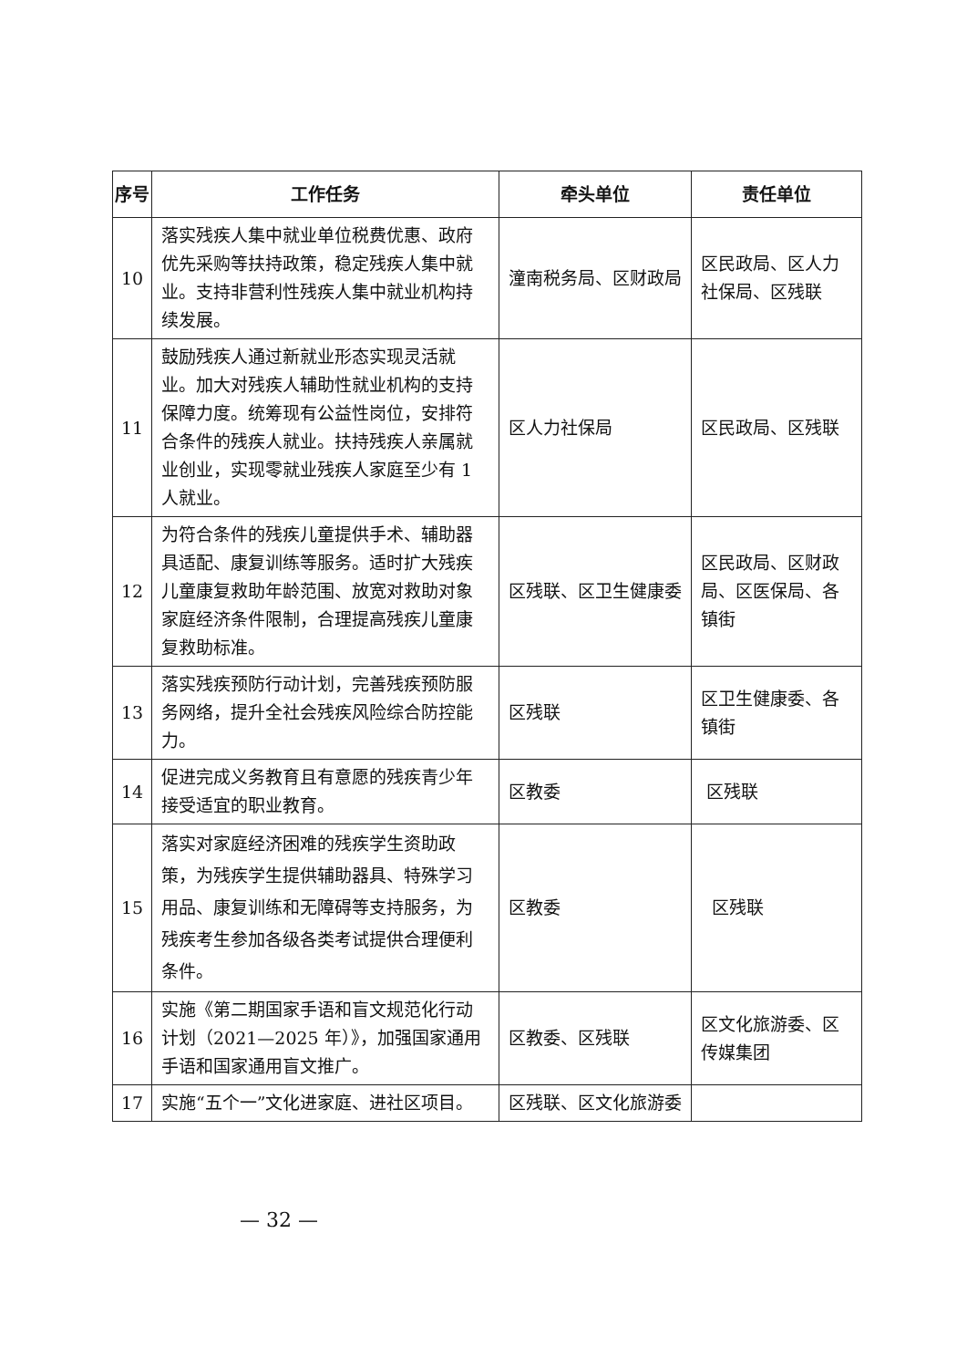| 序号 | 工作任务 | 牵头单位 | 责任单位 |
| --- | --- | --- | --- |
| 10 | 落实残疾人集中就业单位税费优惠、政府优先采购等扶持政策，稳定残疾人集中就业。支持非营利性残疾人集中就业机构持续发展。 | 潼南税务局、区财政局 | 区民政局、区人力社保局、区残联 |
| 11 | 鼓励残疾人通过新就业形态实现灵活就业。加大对残疾人辅助性就业机构的支持保障力度。统筹现有公益性岗位，安排符合条件的残疾人就业。扶持残疾人亲属就业创业，实现零就业残疾人家庭至少有 1 人就业。 | 区人力社保局 | 区民政局、区残联 |
| 12 | 为符合条件的残疾儿童提供手术、辅助器具适配、康复训练等服务。适时扩大残疾儿童康复救助年龄范围、放宽对救助对象家庭经济条件限制，合理提高残疾儿童康复救助标准。 | 区残联、区卫生健康委 | 区民政局、区财政局、区医保局、各镇街 |
| 13 | 落实残疾预防行动计划，完善残疾预防服务网络，提升全社会残疾风险综合防控能力。 | 区残联 | 区卫生健康委、各镇街 |
| 14 | 促进完成义务教育且有意愿的残疾青少年接受适宜的职业教育。 | 区教委 | 区残联 |
| 15 | 落实对家庭经济困难的残疾学生资助政策，为残疾学生提供辅助器具、特殊学习用品、康复训练和无障碍等支持服务，为残疾考生参加各级各类考试提供合理便利条件。 | 区教委 | 区残联 |
| 16 | 实施《第二期国家手语和盲文规范化行动计划（2021—2025 年）》，加强国家通用手语和国家通用盲文推广。 | 区教委、区残联 | 区文化旅游委、区传媒集团 |
| 17 | 实施“五个一”文化进家庭、进社区项目。 | 区残联、区文化旅游委 | |
— 32 —